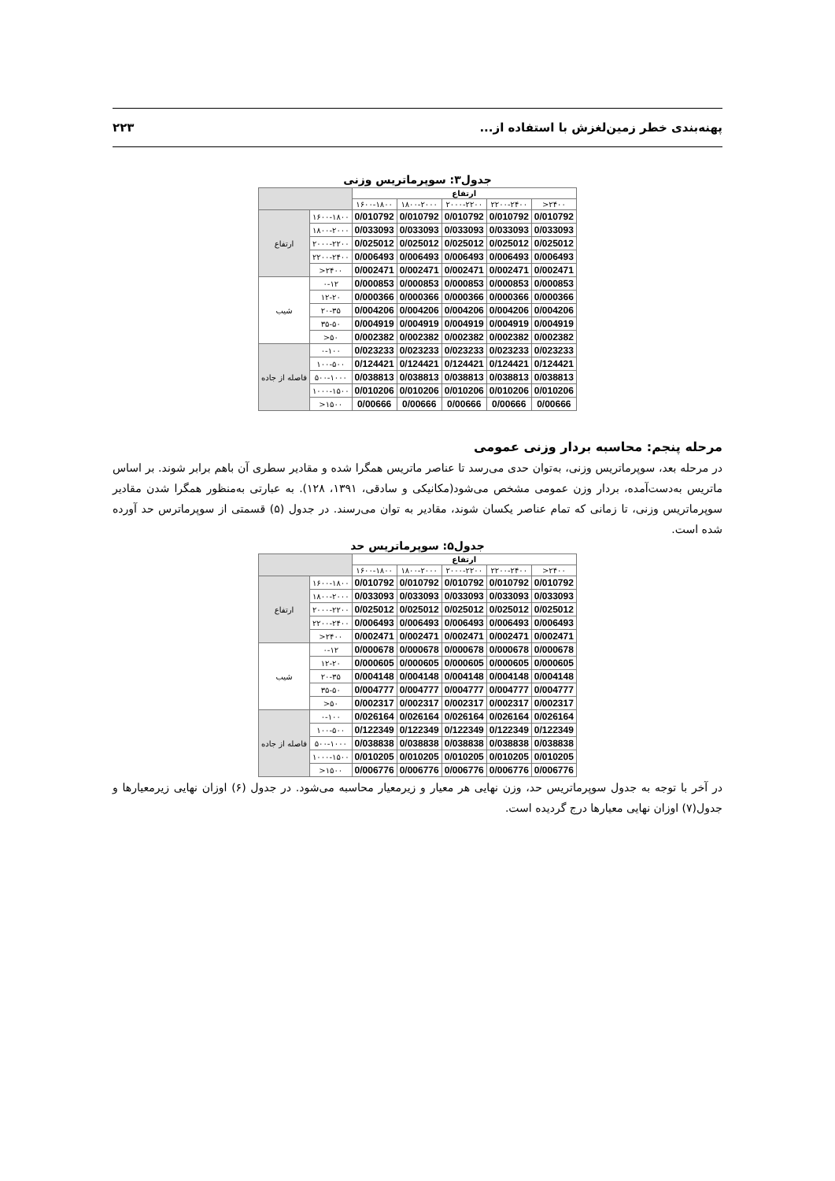پهنه‌بندی خطر زمین‌لغزش با استفاده از... ۲۲۳
جدول۳: سوپرماتریس وزنی
| | | ارتفاع | | | | |
| | | ۱۶۰۰-۱۸۰۰ | ۱۸۰۰-۲۰۰۰ | ۲۰۰۰-۲۲۰۰ | ۲۲۰۰-۲۴۰۰ | >۲۴۰۰ |
| ارتفاع | ۱۶۰۰-۱۸۰۰ | 0/010792 | 0/010792 | 0/010792 | 0/010792 | 0/010792 |
| | ۱۸۰۰-۲۰۰۰ | 0/033093 | 0/033093 | 0/033093 | 0/033093 | 0/033093 |
| | ۲۰۰۰-۲۲۰۰ | 0/025012 | 0/025012 | 0/025012 | 0/025012 | 0/025012 |
| | ۲۲۰۰-۲۴۰۰ | 0/006493 | 0/006493 | 0/006493 | 0/006493 | 0/006493 |
| | >۲۴۰۰ | 0/002471 | 0/002471 | 0/002471 | 0/002471 | 0/002471 |
| شیب | ۰-۱۲ | 0/000853 | 0/000853 | 0/000853 | 0/000853 | 0/000853 |
| | ۱۲-۲۰ | 0/000366 | 0/000366 | 0/000366 | 0/000366 | 0/000366 |
| | ۲۰-۳۵ | 0/004206 | 0/004206 | 0/004206 | 0/004206 | 0/004206 |
| | ۳۵-۵۰ | 0/004919 | 0/004919 | 0/004919 | 0/004919 | 0/004919 |
| | >۵۰ | 0/002382 | 0/002382 | 0/002382 | 0/002382 | 0/002382 |
| فاصله از جاده | ۰-۱۰۰ | 0/023233 | 0/023233 | 0/023233 | 0/023233 | 0/023233 |
| | ۱۰۰-۵۰۰ | 0/124421 | 0/124421 | 0/124421 | 0/124421 | 0/124421 |
| | ۵۰۰-۱۰۰۰ | 0/038813 | 0/038813 | 0/038813 | 0/038813 | 0/038813 |
| | ۱۰۰۰-۱۵۰۰ | 0/010206 | 0/010206 | 0/010206 | 0/010206 | 0/010206 |
| | >۱۵۰۰ | 0/00666 | 0/00666 | 0/00666 | 0/00666 | 0/00666 |
مرحله پنجم: محاسبه بردار وزنی عمومی
در مرحله بعد، سوپرماتریس وزنی، به‌توان حدی می‌رسد تا عناصر ماتریس همگرا شده و مقادیر سطری آن باهم برابر شوند. بر اساس ماتریس به‌دست‌آمده، بردار وزن عمومی مشخص می‌شود(مکانیکی و سادقی، ۱۳۹۱، ۱۲۸). به عبارتی به‌منظور همگرا شدن مقادیر سوپرماتریس وزنی، تا زمانی که تمام عناصر یکسان شوند، مقادیر به توان می‌رسند. در جدول (۵) قسمتی از سوپرماترس حد آورده شده است.
جدول۵: سوپرماتریس حد
| | | ارتفاع | | | | |
| | | ۱۶۰۰-۱۸۰۰ | ۱۸۰۰-۲۰۰۰ | ۲۰۰۰-۲۲۰۰ | ۲۲۰۰-۲۴۰۰ | >۲۴۰۰ |
| ارتفاع | ۱۶۰۰-۱۸۰۰ | 0/010792 | 0/010792 | 0/010792 | 0/010792 | 0/010792 |
| | ۱۸۰۰-۲۰۰۰ | 0/033093 | 0/033093 | 0/033093 | 0/033093 | 0/033093 |
| | ۲۰۰۰-۲۲۰۰ | 0/025012 | 0/025012 | 0/025012 | 0/025012 | 0/025012 |
| | ۲۲۰۰-۲۴۰۰ | 0/006493 | 0/006493 | 0/006493 | 0/006493 | 0/006493 |
| | >۲۴۰۰ | 0/002471 | 0/002471 | 0/002471 | 0/002471 | 0/002471 |
| شیب | ۰-۱۲ | 0/000678 | 0/000678 | 0/000678 | 0/000678 | 0/000678 |
| | ۱۲-۲۰ | 0/000605 | 0/000605 | 0/000605 | 0/000605 | 0/000605 |
| | ۲۰-۳۵ | 0/004148 | 0/004148 | 0/004148 | 0/004148 | 0/004148 |
| | ۳۵-۵۰ | 0/004777 | 0/004777 | 0/004777 | 0/004777 | 0/004777 |
| | >۵۰ | 0/002317 | 0/002317 | 0/002317 | 0/002317 | 0/002317 |
| فاصله از جاده | ۰-۱۰۰ | 0/026164 | 0/026164 | 0/026164 | 0/026164 | 0/026164 |
| | ۱۰۰-۵۰۰ | 0/122349 | 0/122349 | 0/122349 | 0/122349 | 0/122349 |
| | ۵۰۰-۱۰۰۰ | 0/038838 | 0/038838 | 0/038838 | 0/038838 | 0/038838 |
| | ۱۰۰۰-۱۵۰۰ | 0/010205 | 0/010205 | 0/010205 | 0/010205 | 0/010205 |
| | >۱۵۰۰ | 0/006776 | 0/006776 | 0/006776 | 0/006776 | 0/006776 |
در آخر با توجه به جدول سوپرماتریس حد، وزن نهایی هر معیار و زیرمعیار محاسبه می‌شود. در جدول (۶) اوزان نهایی زیرمعیارها و جدول(۷) اوزان نهایی معیارها درج گردیده است.